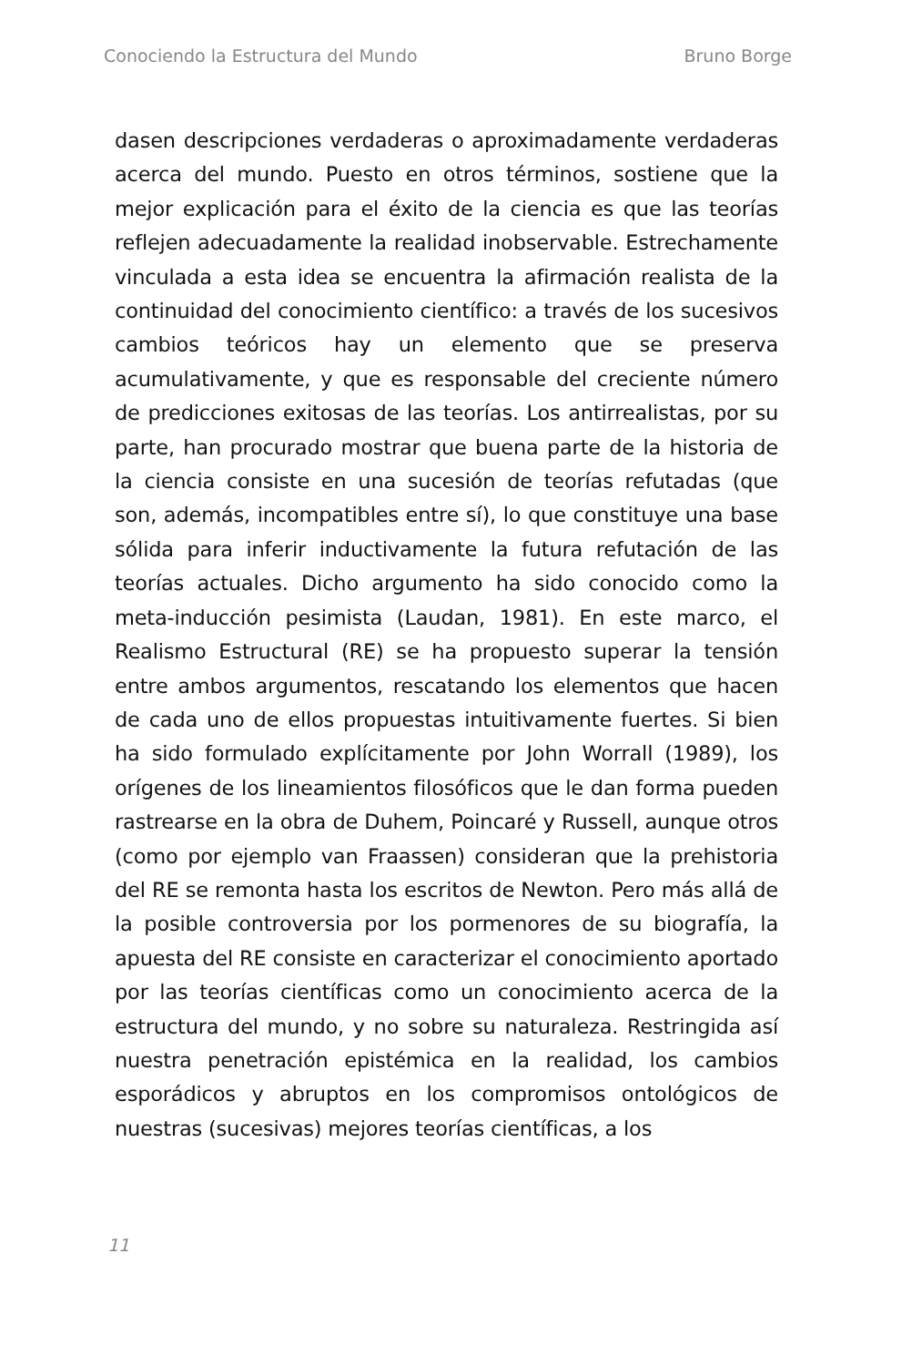Conociendo la Estructura del Mundo Bruno Borge
dasen descripciones verdaderas o aproximadamente verdaderas acerca del mundo. Puesto en otros términos, sostiene que la mejor explicación para el éxito de la ciencia es que las teorías reflejen adecuadamente la realidad inobservable. Estrechamente vinculada a esta idea se encuentra la afirmación realista de la continuidad del conocimiento científico: a través de los sucesivos cambios teóricos hay un elemento que se preserva acumulativamente, y que es responsable del creciente número de predicciones exitosas de las teorías. Los antirrealistas, por su parte, han procurado mostrar que buena parte de la historia de la ciencia consiste en una sucesión de teorías refutadas (que son, además, incompatibles entre sí), lo que constituye una base sólida para inferir inductivamente la futura refutación de las teorías actuales. Dicho argumento ha sido conocido como la meta-inducción pesimista (Laudan, 1981). En este marco, el Realismo Estructural (RE) se ha propuesto superar la tensión entre ambos argumentos, rescatando los elementos que hacen de cada uno de ellos propuestas intuitivamente fuertes. Si bien ha sido formulado explícitamente por John Worrall (1989), los orígenes de los lineamientos filosóficos que le dan forma pueden rastrearse en la obra de Duhem, Poincaré y Russell, aunque otros (como por ejemplo van Fraassen) consideran que la prehistoria del RE se remonta hasta los escritos de Newton. Pero más allá de la posible controversia por los pormenores de su biografía, la apuesta del RE consiste en caracterizar el conocimiento aportado por las teorías científicas como un conocimiento acerca de la estructura del mundo, y no sobre su naturaleza. Restringida así nuestra penetración epistémica en la realidad, los cambios esporádicos y abruptos en los compromisos ontológicos de nuestras (sucesivas) mejores teorías científicas, a los
11